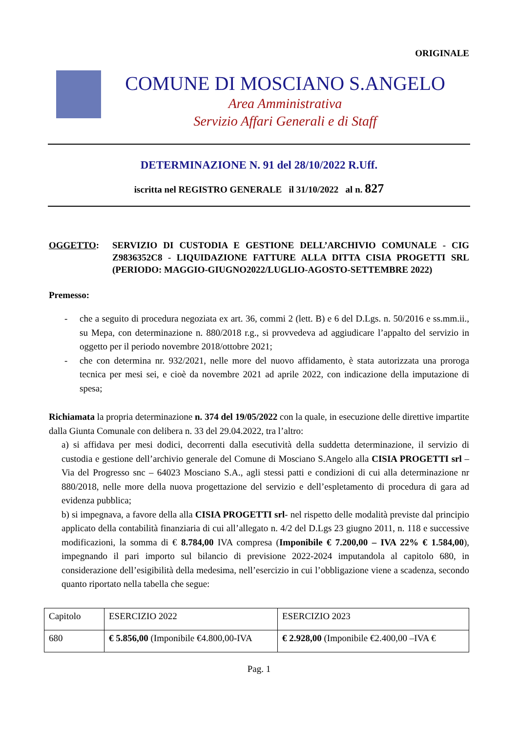ORIGINALE
COMUNE DI MOSCIANO S.ANGELO
Area Amministrativa
Servizio Affari Generali e di Staff
DETERMINAZIONE N. 91 del 28/10/2022 R.Uff.
iscritta nel REGISTRO GENERALE il 31/10/2022 al n. 827
OGGETTO: SERVIZIO DI CUSTODIA E GESTIONE DELL’ARCHIVIO COMUNALE - CIG Z9836352C8 - LIQUIDAZIONE FATTURE ALLA DITTA CISIA PROGETTI SRL (PERIODO: MAGGIO-GIUGNO2022/LUGLIO-AGOSTO-SETTEMBRE 2022)
Premesso:
- che a seguito di procedura negoziata ex art. 36, commi 2 (lett. B) e 6 del D.Lgs. n. 50/2016 e ss.mm.ii., su Mepa, con determinazione n. 880/2018 r.g., si provvedeva ad aggiudicare l’appalto del servizio in oggetto per il periodo novembre 2018/ottobre 2021;
- che con determina nr. 932/2021, nelle more del nuovo affidamento, è stata autorizzata una proroga tecnica per mesi sei, e cioè da novembre 2021 ad aprile 2022, con indicazione della imputazione di spesa;
Richiamata la propria determinazione n. 374 del 19/05/2022 con la quale, in esecuzione delle direttive impartite dalla Giunta Comunale con delibera n. 33 del 29.04.2022, tra l’altro:
a) si affidava per mesi dodici, decorrenti dalla esecutività della suddetta determinazione, il servizio di custodia e gestione dell’archivio generale del Comune di Mosciano S.Angelo alla CISIA PROGETTI srl – Via del Progresso snc – 64023 Mosciano S.A., agli stessi patti e condizioni di cui alla determinazione nr 880/2018, nelle more della nuova progettazione del servizio e dell’espletamento di procedura di gara ad evidenza pubblica;
b) si impegnava, a favore della alla CISIA PROGETTI srl- nel rispetto delle modalità previste dal principio applicato della contabilità finanziaria di cui all’allegato n. 4/2 del D.Lgs 23 giugno 2011, n. 118 e successive modificazioni, la somma di € 8.784,00 IVA compresa (Imponibile € 7.200,00 – IVA 22% € 1.584,00), impegnando il pari importo sul bilancio di previsione 2022-2024 imputandola al capitolo 680, in considerazione dell’esigibilità della medesima, nell’esercizio in cui l’obbligazione viene a scadenza, secondo quanto riportato nella tabella che segue:
| Capitolo | ESERCIZIO 2022 | ESERCIZIO 2023 |
| 680 | € 5.856,00 (Imponibile €4.800,00-IVA | € 2.928,00 (Imponibile €2.400,00 –IVA € |
Pag. 1